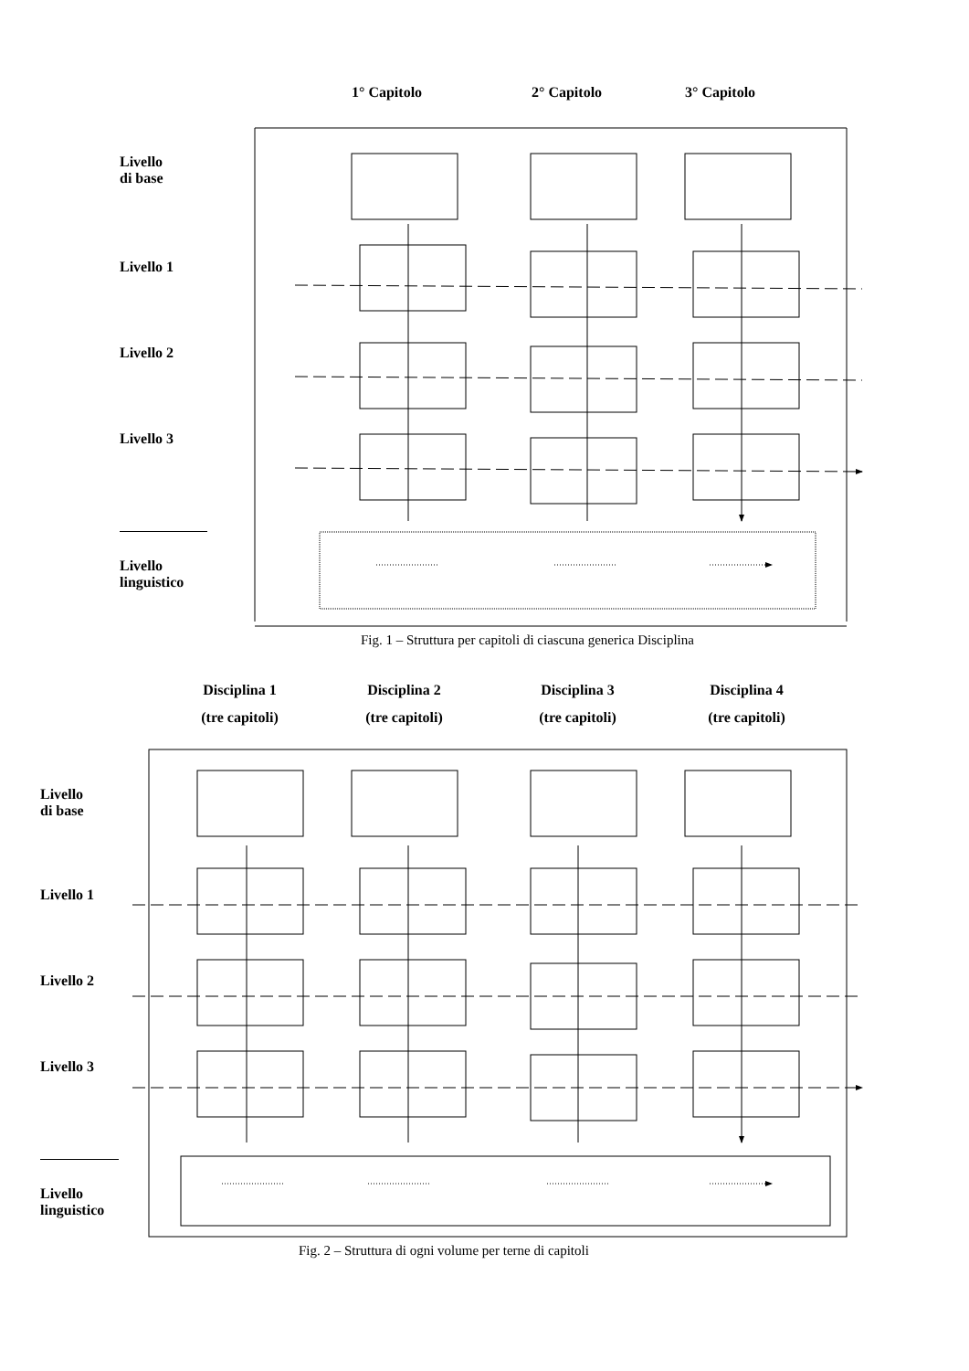1° Capitolo 2° Capitolo 3° Capitolo
Livello
di base
Livello 1
Livello 2
Livello 3
Livello
linguistico
Fig. 1 – Struttura per capitoli di ciascuna generica Disciplina
Disciplina 1
(tre capitoli) Disciplina 2
(tre capitoli) Disciplina 3
(tre capitoli) Disciplina 4
(tre capitoli)
Livello
di base
Livello 1
Livello 2
Livello 3
Livello
linguistico
Fig. 2 – Struttura di ogni volume per terne di capitoli